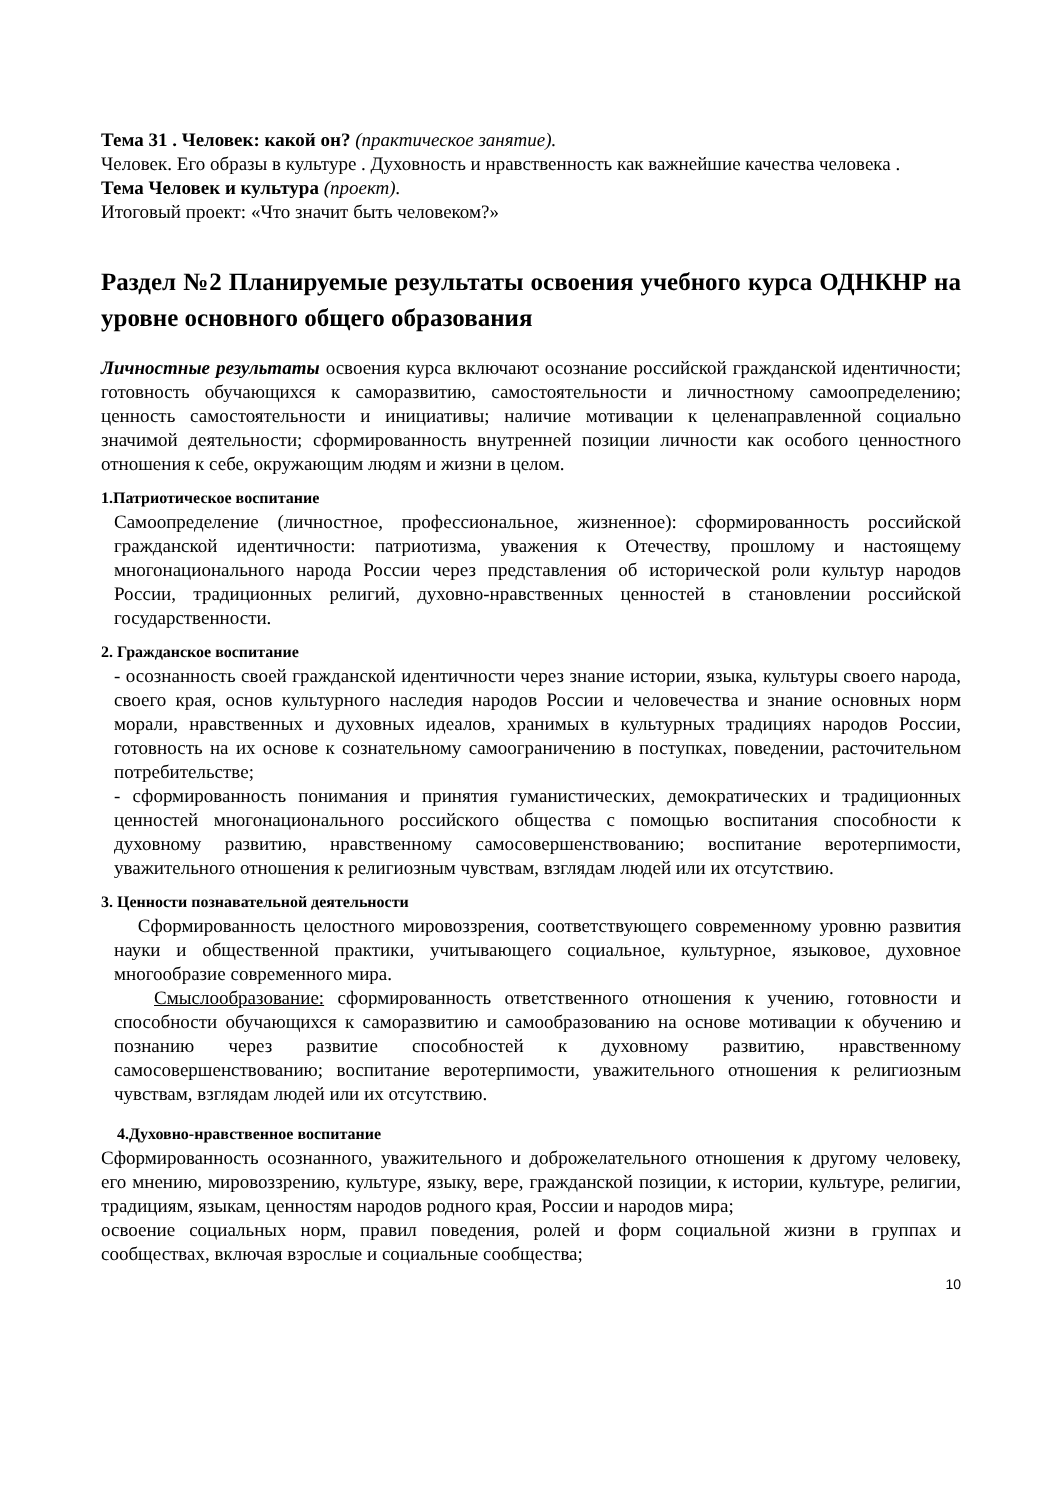Тема 31 . Человек: какой он? (практическое занятие).
Человек. Его образы в культуре . Духовность и нравственность как важнейшие качества человека .
Тема Человек и культура (проект).
Итоговый проект: «Что значит быть человеком?»
Раздел №2 Планируемые результаты освоения учебного курса ОДНКНР на уровне основного общего образования
Личностные результаты освоения курса включают осознание российской гражданской идентичности; готовность обучающихся к саморазвитию, самостоятельности и личностному самоопределению; ценность самостоятельности и инициативы; наличие мотивации к целенаправленной социально значимой деятельности; сформированность внутренней позиции личности как особого ценностного отношения к себе, окружающим людям и жизни в целом.
1.Патриотическое воспитание
Самоопределение (личностное, профессиональное, жизненное): сформированность российской гражданской идентичности: патриотизма, уважения к Отечеству, прошлому и настоящему многонационального народа России через представления об исторической роли культур народов России, традиционных религий, духовно-нравственных ценностей в становлении российской государственности.
2. Гражданское воспитание
- осознанность своей гражданской идентичности через знание истории, языка, культуры своего народа, своего края, основ культурного наследия народов России и человечества и знание основных норм морали, нравственных и духовных идеалов, хранимых в культурных традициях народов России, готовность на их основе к сознательному самоограничению в поступках, поведении, расточительном потребительстве;
- сформированность понимания и принятия гуманистических, демократических и традиционных ценностей многонационального российского общества с помощью воспитания способности к духовному развитию, нравственному самосовершенствованию; воспитание веротерпимости, уважительного отношения к религиозным чувствам, взглядам людей или их отсутствию.
3. Ценности познавательной деятельности
Сформированность целостного мировоззрения, соответствующего современному уровню развития науки и общественной практики, учитывающего социальное, культурное, языковое, духовное многообразие современного мира.
Смыслообразование: сформированность ответственного отношения к учению, готовности и способности обучающихся к саморазвитию и самообразованию на основе мотивации к обучению и познанию через развитие способностей к духовному развитию, нравственному самосовершенствованию; воспитание веротерпимости, уважительного отношения к религиозным чувствам, взглядам людей или их отсутствию.
4.Духовно-нравственное воспитание
Сформированность осознанного, уважительного и доброжелательного отношения к другому человеку, его мнению, мировоззрению, культуре, языку, вере, гражданской позиции, к истории, культуре, религии, традициям, языкам, ценностям народов родного края, России и народов мира;
освоение социальных норм, правил поведения, ролей и форм социальной жизни в группах и сообществах, включая взрослые и социальные сообщества;
10